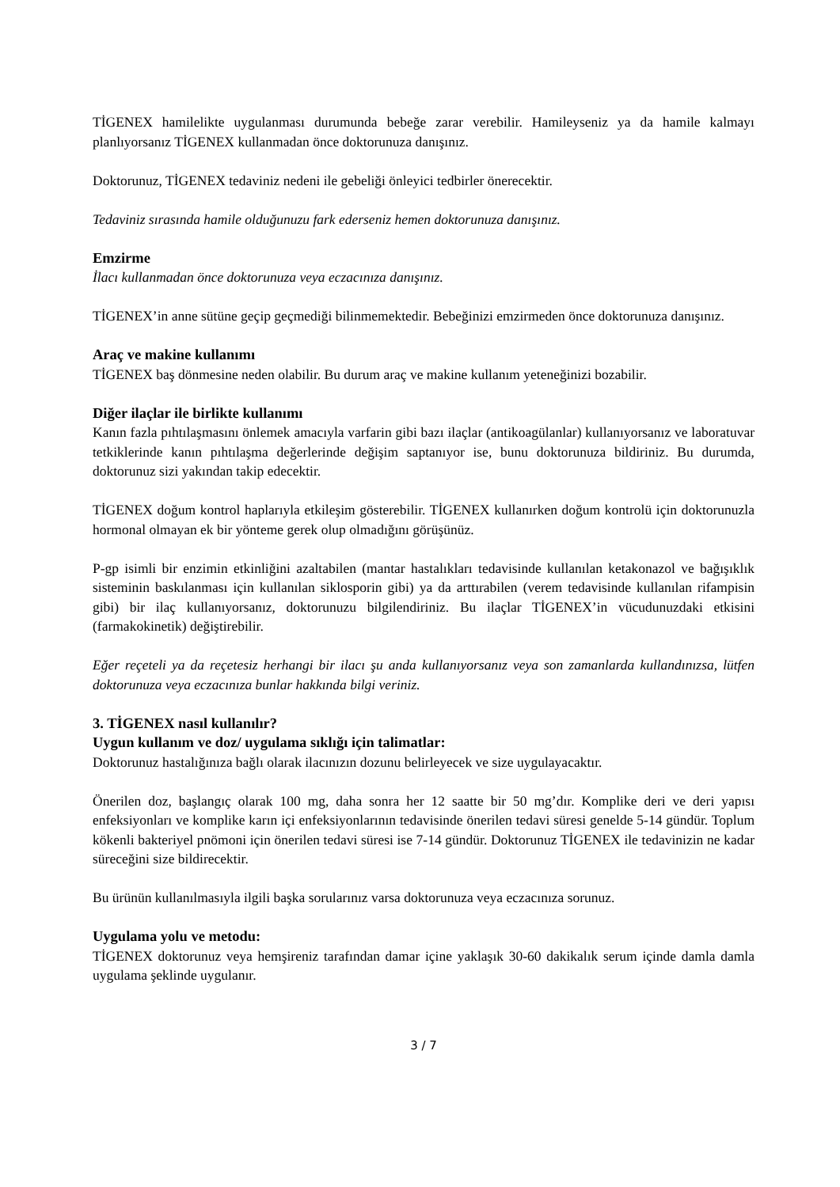TİGENEX hamilelikte uygulanması durumunda bebeğe zarar verebilir. Hamileyseniz ya da hamile kalmayı planlıyorsanız TİGENEX kullanmadan önce doktorunuza danışınız.
Doktorunuz, TİGENEX tedaviniz nedeni ile gebeliği önleyici tedbirler önerecektir.
Tedaviniz sırasında hamile olduğunuzu fark ederseniz hemen doktorunuza danışınız.
Emzirme
İlacı kullanmadan önce doktorunuza veya eczacınıza danışınız.
TİGENEX’in anne sütüne geçip geçmediği bilinmemektedir. Bebeğinizi emzirmeden önce doktorunuza danışınız.
Araç ve makine kullanımı
TİGENEX baş dönmesine neden olabilir. Bu durum araç ve makine kullanım yeteneğinizi bozabilir.
Diğer ilaçlar ile birlikte kullanımı
Kanın fazla pıhtılaşmasını önlemek amacıyla varfarin gibi bazı ilaçlar (antikoagülanlar) kullanıyorsanız ve laboratuvar tetkiklerinde kanın pıhtılaşma değerlerinde değişim saptanıyor ise, bunu doktorunuza bildiriniz. Bu durumda, doktorunuz sizi yakından takip edecektir.
TİGENEX doğum kontrol haplarıyla etkileşim gösterebilir. TİGENEX kullanırken doğum kontrolü için doktorunuzla hormonal olmayan ek bir yönteme gerek olup olmadığını görüşünüz.
P-gp isimli bir enzimin etkinliğini azaltabilen (mantar hastalıkları tedavisinde kullanılan ketakonazol ve bağışıklık sisteminin baskılanması için kullanılan siklosporin gibi) ya da arttırabilen (verem tedavisinde kullanılan rifampisin gibi) bir ilaç kullanıyorsanız, doktorunuzu bilgilendiriniz. Bu ilaçlar TİGENEX’in vücudunuzdaki etkisini (farmakokinetik) değiştirebilir.
Eğer reçeteli ya da reçetesiz herhangi bir ilacı şu anda kullanıyorsanız veya son zamanlarda kullandınızsa, lütfen doktorunuza veya eczacınıza bunlar hakkında bilgi veriniz.
3. TİGENEX nasıl kullanılır?
Uygun kullanım ve doz/ uygulama sıklığı için talimatlar:
Doktorunuz hastalığınıza bağlı olarak ilacınızın dozunu belirleyecek ve size uygulayacaktır.
Önerilen doz, başlangıç olarak 100 mg, daha sonra her 12 saatte bir 50 mg’dır. Komplike deri ve deri yapısı enfeksiyonları ve komplike karın içi enfeksiyonlarının tedavisinde önerilen tedavi süresi genelde 5-14 gündür. Toplum kökenli bakteriyel pnömoni için önerilen tedavi süresi ise 7-14 gündür. Doktorunuz TİGENEX ile tedavinizin ne kadar süreceğini size bildirecektir.
Bu ürünün kullanılmasıyla ilgili başka sorularınız varsa doktorunuza veya eczacınıza sorunuz.
Uygulama yolu ve metodu:
TİGENEX doktorunuz veya hemşireniz tarafından damar içine yaklaşık 30-60 dakikalık serum içinde damla damla uygulama şeklinde uygulanır.
3 / 7